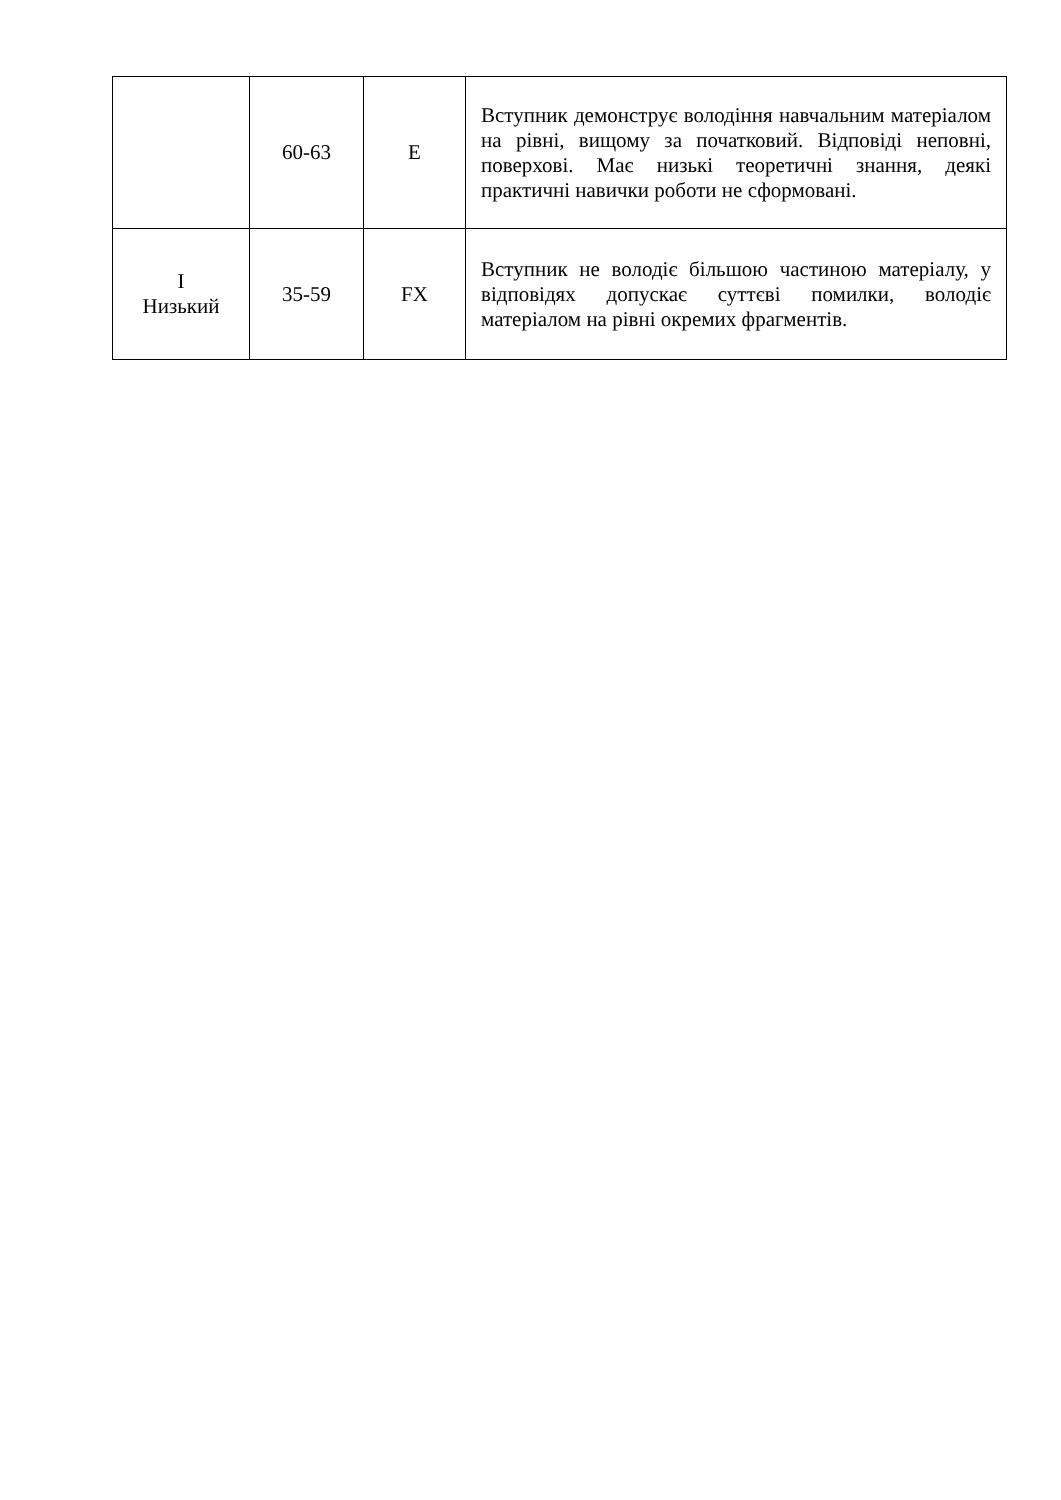| | 60-63 | E | Вступник демонструє володіння навчальним матеріалом на рівні, вищому за початковий. Відповіді неповні, поверхові. Має низькі теоретичні знання, деякі практичні навички роботи не сформовані. |
| I Низький | 35-59 | FX | Вступник не володіє більшою частиною матеріалу, у відповідях допускає суттєві помилки, володіє матеріалом на рівні окремих фрагментів. |